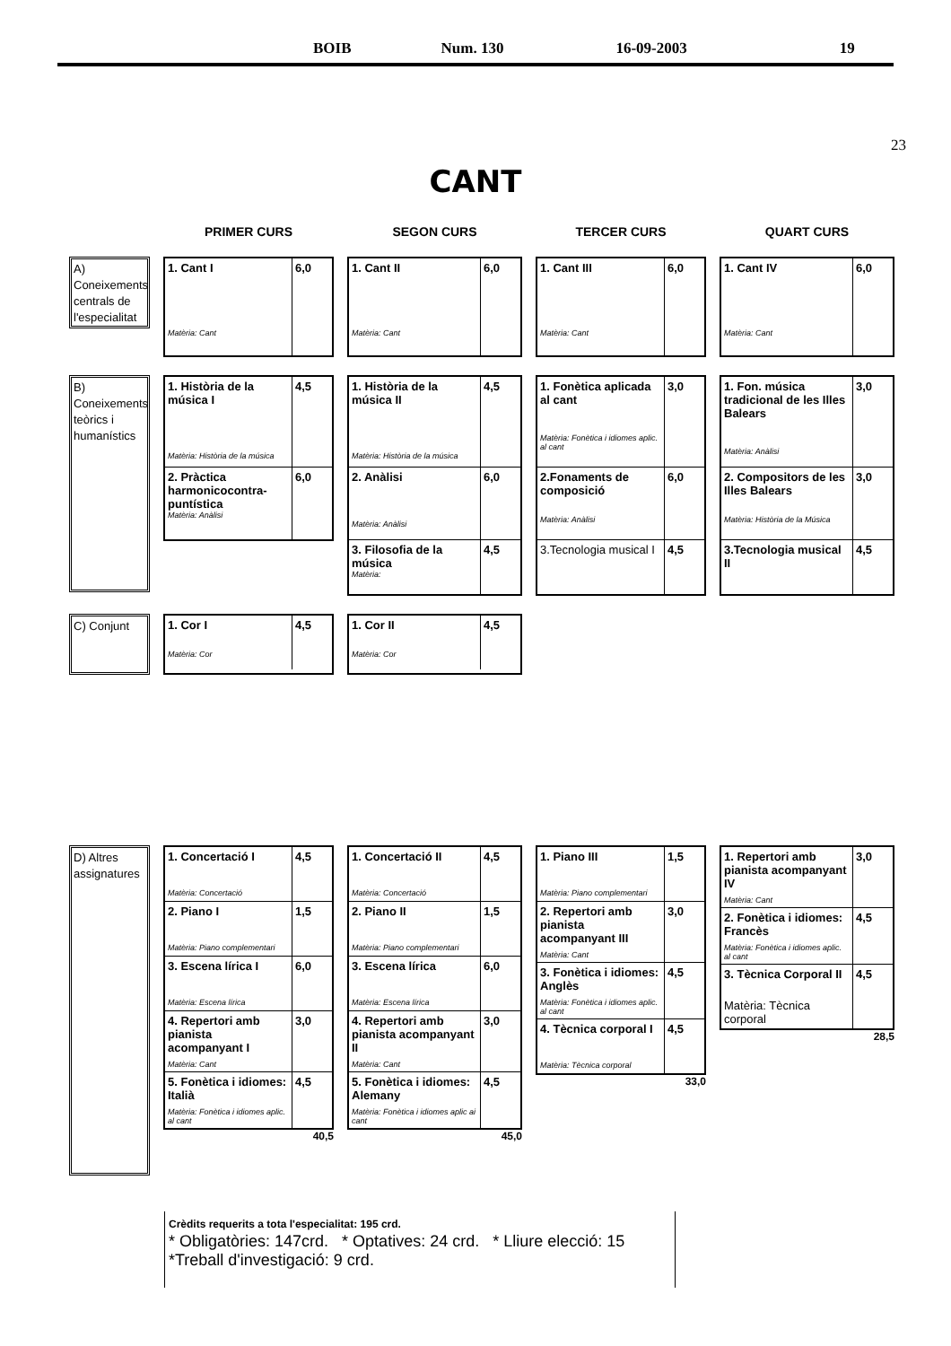BOIB Num. 130 16-09-2003 19
23
CANT
PRIMER CURS
SEGON CURS
TERCER CURS
QUART CURS
A) Coneixements centrals de l'especialitat
1. Cant I
Matèria: Cant
6,0
1. Cant II
Matèria: Cant
6,0
1. Cant III
Matèria: Cant
6,0
1. Cant IV
Matèria: Cant
6,0
B) Coneixements teòrics i humanístics
1. Història de la música I
Matèria: Història de la música
4,5
2. Pràctica harmonicocontra-puntística
Matèria: Anàlisi
6,0
1. Història de la música II
Matèria: Història de la música
4,5
2. Anàlisi
Matèria: Anàlisi
6,0
3. Filosofia de la música
Matèria:
4,5
1. Fonètica aplicada al cant
Matèria: Fonètica i idiomes aplic. al cant
3,0
2.Fonaments de composició
Matèria: Anàlisi
6,0
3.Tecnologia musical I 4,5
1. Fon. música tradicional de les Illes Balears
Matèria: Anàlisi
3,0
2. Compositors de les Illes Balears
Matèria: Història de la Música
3,0
3.Tecnologia musical II 4,5
C) Conjunt
1. Cor I
Matèria: Cor
4,5
1. Cor II
Matèria: Cor
4,5
D) Altres assignatures
1. Concertació I
Matèria: Concertació
4,5
2. Piano I
Matèria: Piano complementari
1,5
3. Escena lírica I
Matèria: Escena lírica
6,0
4. Repertori amb pianista acompanyant I
Matèria: Cant
3,0
5. Fonètica i idiomes: Italià
Matèria: Fonètica i idiomes aplic. al cant
4,5
40,5
1. Concertació II
Matèria: Concertació
4,5
2. Piano II
Matèria: Piano complementari
1,5
3. Escena lírica
Matèria: Escena lírica
6,0
4. Repertori amb pianista acompanyant II
Matèria: Cant
3,0
5. Fonètica i idiomes: Alemany
Matèria: Fonètica i idiomes aplic ai cant
4,5
45,0
1. Piano III
Matèria: Piano complementari
1,5
2. Repertori amb pianista acompanyant III
Matèria: Cant
3,0
3. Fonètica i idiomes: Anglès
Matèria: Fonètica i idiomes aplic. al cant
4,5
4. Tècnica corporal I
Matèria: Tècnica corporal
4,5
33,0
1. Repertori amb pianista acompanyant IV
Matèria: Cant
3,0
2. Fonètica i idiomes: Francès
Matèria: Fonètica i idiomes aplic. al cant
4,5
3. Tècnica Corporal II
Matèria: Tècnica corporal
4,5
28,5
Crèdits requerits a tota l'especialitat: 195 crd.
* Obligatòries: 147crd. * Optatives: 24 crd. * Lliure elecció: 15 *Treball d'investigació: 9 crd.